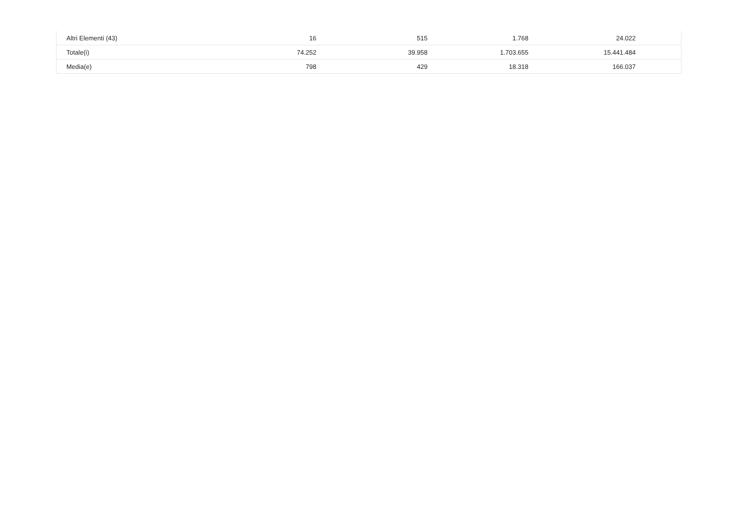| Altri Elementi (43) | 16 | 515 | 1.768 | 24.022 | |
| Totale(i) | 74.252 | 39.958 | 1.703.655 | 15.441.484 | |
| Media(e) | 798 | 429 | 18.318 | 166.037 | |